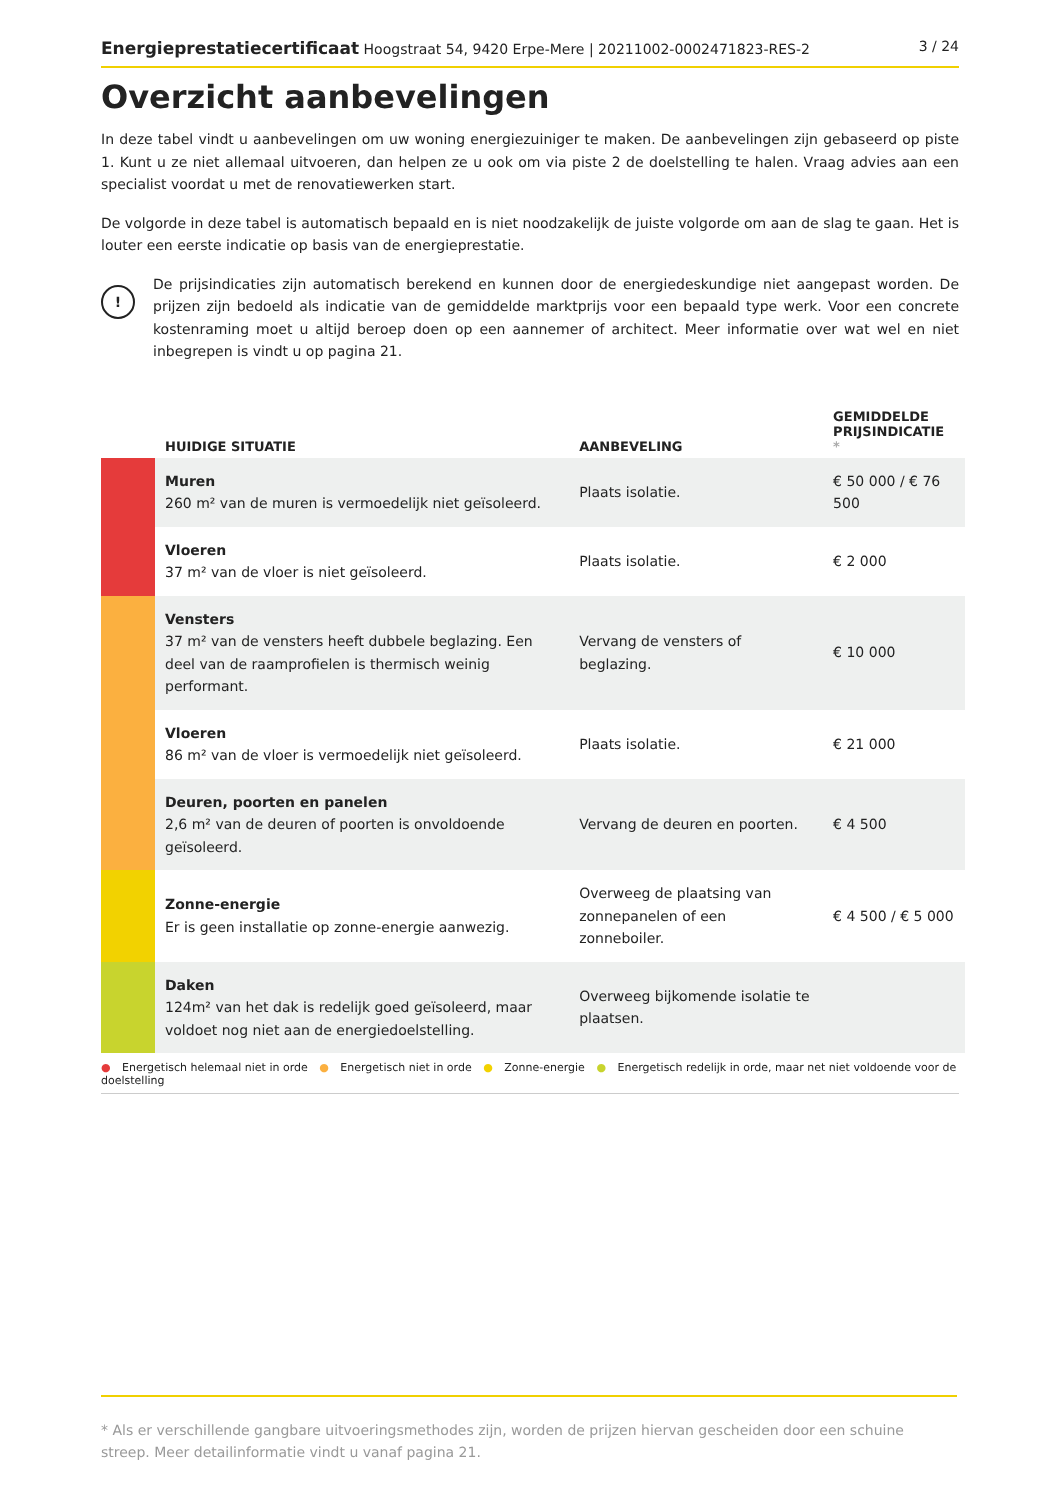Energieprestatiecertificaat Hoogstraat 54, 9420 Erpe-Mere | 20211002-0002471823-RES-2
3 / 24
Overzicht aanbevelingen
In deze tabel vindt u aanbevelingen om uw woning energiezuiniger te maken. De aanbevelingen zijn gebaseerd op piste 1. Kunt u ze niet allemaal uitvoeren, dan helpen ze u ook om via piste 2 de doelstelling te halen. Vraag advies aan een specialist voordat u met de renovatiewerken start.
De volgorde in deze tabel is automatisch bepaald en is niet noodzakelijk de juiste volgorde om aan de slag te gaan. Het is louter een eerste indicatie op basis van de energieprestatie.
!
De prijsindicaties zijn automatisch berekend en kunnen door de energiedeskundige niet aangepast worden. De prijzen zijn bedoeld als indicatie van de gemiddelde marktprijs voor een bepaald type werk. Voor een concrete kostenraming moet u altijd beroep doen op een aannemer of architect. Meer informatie over wat wel en niet inbegrepen is vindt u op pagina 21.
| | HUIDIGE SITUATIE | AANBEVELING | GEMIDDELDE PRIJSINDICATIE * |
| --- | --- | --- | --- |
| | Muren 260 m² van de muren is vermoedelijk niet geïsoleerd. | Plaats isolatie. | € 50 000 / € 76 500 |
| | Vloeren 37 m² van de vloer is niet geïsoleerd. | Plaats isolatie. | € 2 000 |
| | Vensters 37 m² van de vensters heeft dubbele beglazing. Een deel van de raamprofielen is thermisch weinig performant. | Vervang de vensters of beglazing. | € 10 000 |
| | Vloeren 86 m² van de vloer is vermoedelijk niet geïsoleerd. | Plaats isolatie. | € 21 000 |
| | Deuren, poorten en panelen 2,6 m² van de deuren of poorten is onvoldoende geïsoleerd. | Vervang de deuren en poorten. | € 4 500 |
| | Zonne-energie Er is geen installatie op zonne-energie aanwezig. | Overweeg de plaatsing van zonnepanelen of een zonneboiler. | € 4 500 / € 5 000 |
| | Daken 124m² van het dak is redelijk goed geïsoleerd, maar voldoet nog niet aan de energiedoelstelling. | Overweeg bijkomende isolatie te plaatsen. | |
● Energetisch helemaal niet in orde ● Energetisch niet in orde ● Zonne-energie ● Energetisch redelijk in orde, maar net niet voldoende voor de doelstelling
* Als er verschillende gangbare uitvoeringsmethodes zijn, worden de prijzen hiervan gescheiden door een schuine streep. Meer detailinformatie vindt u vanaf pagina 21.